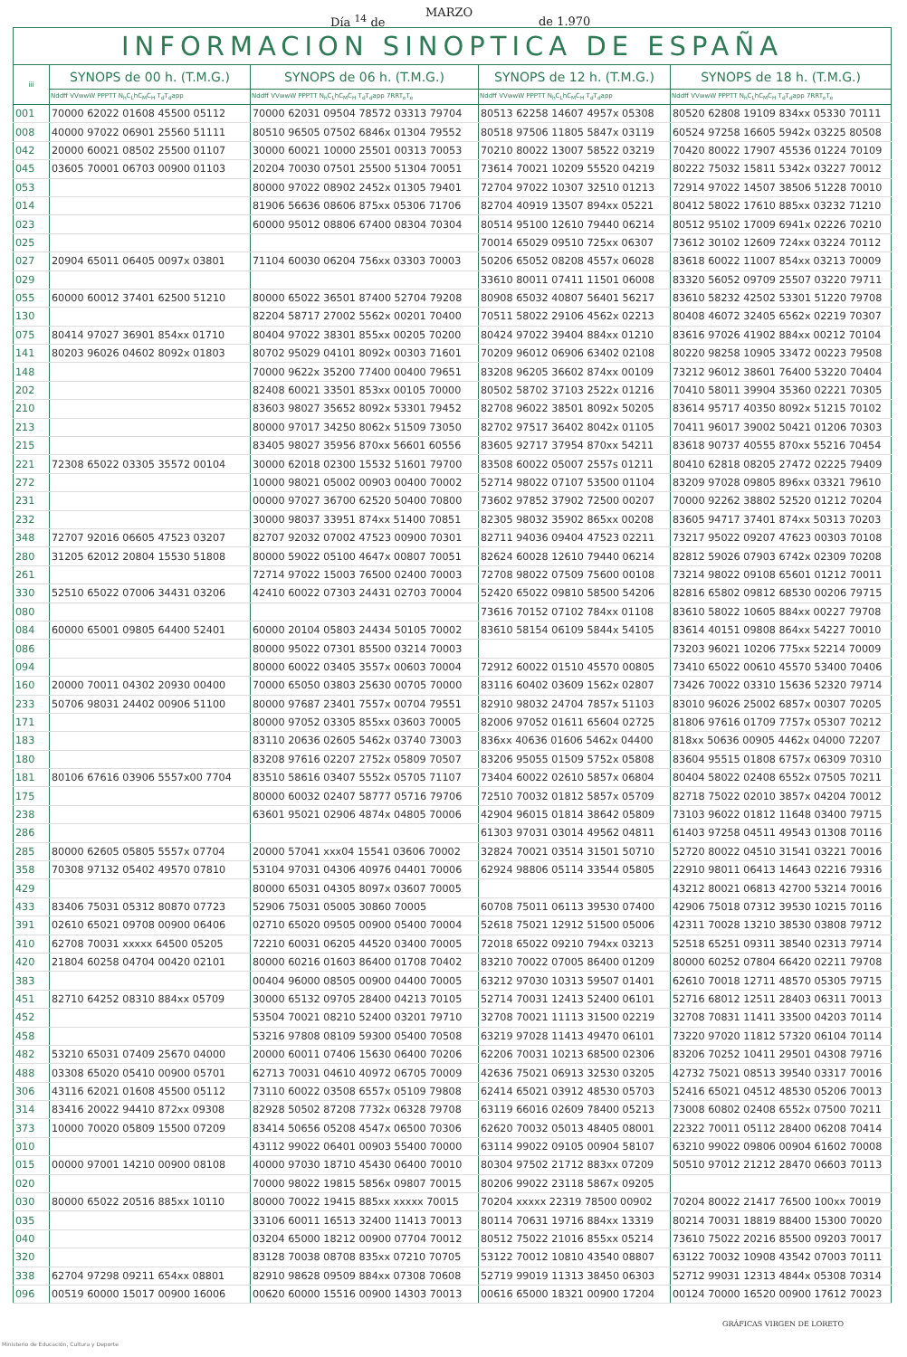Día <sup>14</sup> de
MARZO
de 1.970
| INFORMACION SINOPTICA DE ESPAÑA | | | | |
| --- | --- | --- | --- | --- |
| iii | SYNOPS de 00 h. (T.M.G.) | SYNOPS de 06 h. (T.M.G.) | SYNOPS de 12 h. (T.M.G.) | SYNOPS de 18 h. (T.M.G.) |
| | Nddff VVwwW PPPTT N<sub>h</sub>C<sub>L</sub>hC<sub>M</sub>C<sub>H</sub> T<sub>d</sub>T<sub>d</sub>app | Nddff VVwwW PPPTT N<sub>h</sub>C<sub>L</sub>hC<sub>M</sub>C<sub>H</sub> T<sub>d</sub>T<sub>d</sub>app 7RRT<sub>e</sub>T<sub>e</sub> | Nddff VVwwW PPPTT N<sub>h</sub>C<sub>L</sub>hC<sub>M</sub>C<sub>H</sub> T<sub>d</sub>T<sub>d</sub>app | Nddff VVwwW PPPTT N<sub>h</sub>C<sub>L</sub>hC<sub>M</sub>C<sub>H</sub> T<sub>d</sub>T<sub>d</sub>app 7RRT<sub>e</sub>T<sub>e</sub> |
| 001 | 70000 62022 01608 45500 05112 | 70000 62031 09504 78572 03313 79704 | 80513 62258 14607 4957x 05308 | 80520 62808 19109 834xx 05330 70111 |
| 008 | 40000 97022 06901 25560 51111 | 80510 96505 07502 6846x 01304 79552 | 80518 97506 11805 5847x 03119 | 60524 97258 16605 5942x 03225 80508 |
| 042 | 20000 60021 08502 25500 01107 | 30000 60021 10000 25501 00313 70053 | 70210 80022 13007 58522 03219 | 70420 80022 17907 45536 01224 70109 |
| 045 | 03605 70001 06703 00900 01103 | 20204 70030 07501 25500 51304 70051 | 73614 70021 10209 55520 04219 | 80222 75032 15811 5342x 03227 70012 |
| 053 | | 80000 97022 08902 2452x 01305 79401 | 72704 97022 10307 32510 01213 | 72914 97022 14507 38506 51228 70010 |
| 014 | | 81906 56636 08606 875xx 05306 71706 | 82704 40919 13507 894xx 05221 | 80412 58022 17610 885xx 03232 71210 |
| 023 | | 60000 95012 08806 67400 08304 70304 | 80514 95100 12610 79440 06214 | 80512 95102 17009 6941x 02226 70210 |
| 025 | | | 70014 65029 09510 725xx 06307 | 73612 30102 12609 724xx 03224 70112 |
| 027 | 20904 65011 06405 0097x 03801 | 71104 60030 06204 756xx 03303 70003 | 50206 65052 08208 4557x 06028 | 83618 60022 11007 854xx 03213 70009 |
| 029 | | | 33610 80011 07411 11501 06008 | 83320 56052 09709 25507 03220 79711 |
| 055 | 60000 60012 37401 62500 51210 | 80000 65022 36501 87400 52704 79208 | 80908 65032 40807 56401 56217 | 83610 58232 42502 53301 51220 79708 |
| 130 | | 82204 58717 27002 5562x 00201 70400 | 70511 58022 29106 4562x 02213 | 80408 46072 32405 6562x 02219 70307 |
| 075 | 80414 97027 36901 854xx 01710 | 80404 97022 38301 855xx 00205 70200 | 80424 97022 39404 884xx 01210 | 83616 97026 41902 884xx 00212 70104 |
| 141 | 80203 96026 04602 8092x 01803 | 80702 95029 04101 8092x 00303 71601 | 70209 96012 06906 63402 02108 | 80220 98258 10905 33472 00223 79508 |
| 148 | | 70000 9622x 35200 77400 00400 79651 | 83208 96205 36602 874xx 00109 | 73212 96012 38601 76400 53220 70404 |
| 202 | | 82408 60021 33501 853xx 00105 70000 | 80502 58702 37103 2522x 01216 | 70410 58011 39904 35360 02221 70305 |
| 210 | | 83603 98027 35652 8092x 53301 79452 | 82708 96022 38501 8092x 50205 | 83614 95717 40350 8092x 51215 70102 |
| 213 | | 80000 97017 34250 8062x 51509 73050 | 82702 97517 36402 8042x 01105 | 70411 96017 39002 50421 01206 70303 |
| 215 | | 83405 98027 35956 870xx 56601 60556 | 83605 92717 37954 870xx 54211 | 83618 90737 40555 870xx 55216 70454 |
| 221 | 72308 65022 03305 35572 00104 | 30000 62018 02300 15532 51601 79700 | 83508 60022 05007 2557s 01211 | 80410 62818 08205 27472 02225 79409 |
| 272 | | 10000 98021 05002 00903 00400 70002 | 52714 98022 07107 53500 01104 | 83209 97028 09805 896xx 03321 79610 |
| 231 | | 00000 97027 36700 62520 50400 70800 | 73602 97852 37902 72500 00207 | 70000 92262 38802 52520 01212 70204 |
| 232 | | 30000 98037 33951 874xx 51400 70851 | 82305 98032 35902 865xx 00208 | 83605 94717 37401 874xx 50313 70203 |
| 348 | 72707 92016 06605 47523 03207 | 82707 92032 07002 47523 00900 70301 | 82711 94036 09404 47523 02211 | 73217 95022 09207 47623 00303 70108 |
| 280 | 31205 62012 20804 15530 51808 | 80000 59022 05100 4647x 00807 70051 | 82624 60028 12610 79440 06214 | 82812 59026 07903 6742x 02309 70208 |
| 261 | | 72714 97022 15003 76500 02400 70003 | 72708 98022 07509 75600 00108 | 73214 98022 09108 65601 01212 70011 |
| 330 | 52510 65022 07006 34431 03206 | 42410 60022 07303 24431 02703 70004 | 52420 65022 09810 58500 54206 | 82816 65802 09812 68530 00206 79715 |
| 080 | | | 73616 70152 07102 784xx 01108 | 83610 58022 10605 884xx 00227 79708 |
| 084 | 60000 65001 09805 64400 52401 | 60000 20104 05803 24434 50105 70002 | 83610 58154 06109 5844x 54105 | 83614 40151 09808 864xx 54227 70010 |
| 086 | | 80000 95022 07301 85500 03214 70003 | | 73203 96021 10206 775xx 52214 70009 |
| 094 | | 80000 60022 03405 3557x 00603 70004 | 72912 60022 01510 45570 00805 | 73410 65022 00610 45570 53400 70406 |
| 160 | 20000 70011 04302 20930 00400 | 70000 65050 03803 25630 00705 70000 | 83116 60402 03609 1562x 02807 | 73426 70022 03310 15636 52320 79714 |
| 233 | 50706 98031 24402 00906 51100 | 80000 97687 23401 7557x 00704 79551 | 82910 98032 24704 7857x 51103 | 83010 96026 25002 6857x 00307 70205 |
| 171 | | 80000 97052 03305 855xx 03603 70005 | 82006 97052 01611 65604 02725 | 81806 97616 01709 7757x 05307 70212 |
| 183 | | 83110 20636 02605 5462x 03740 73003 | 836xx 40636 01606 5462x 04400 | 818xx 50636 00905 4462x 04000 72207 |
| 180 | | 83208 97616 02207 2752x 05809 70507 | 83206 95055 01509 5752x 05808 | 83604 95515 01808 6757x 06309 70310 |
| 181 | 80106 67616 03906 5557x00 7704 | 83510 58616 03407 5552x 05705 71107 | 73404 60022 02610 5857x 06804 | 80404 58022 02408 6552x 07505 70211 |
| 175 | | 80000 60032 02407 58777 05716 79706 | 72510 70032 01812 5857x 05709 | 82718 75022 02010 3857x 04204 70012 |
| 238 | | 63601 95021 02906 4874x 04805 70006 | 42904 96015 01814 38642 05809 | 73103 96022 01812 11648 03400 79715 |
| 286 | | | 61303 97031 03014 49562 04811 | 61403 97258 04511 49543 01308 70116 |
| 285 | 80000 62605 05805 5557x 07704 | 20000 57041 xxx04 15541 03606 70002 | 32824 70021 03514 31501 50710 | 52720 80022 04510 31541 03221 70016 |
| 358 | 70308 97132 05402 49570 07810 | 53104 97031 04306 40976 04401 70006 | 62924 98806 05114 33544 05805 | 22910 98011 06413 14643 02216 79316 |
| 429 | | 80000 65031 04305 8097x 03607 70005 | | 43212 80021 06813 42700 53214 70016 |
| 433 | 83406 75031 05312 80870 07723 | 52906 75031 05005 30860 70005 | 60708 75011 06113 39530 07400 | 42906 75018 07312 39530 10215 70116 |
| 391 | 02610 65021 09708 00900 06406 | 02710 65020 09505 00900 05400 70004 | 52618 75021 12912 51500 05006 | 42311 70028 13210 38530 03808 79712 |
| 410 | 62708 70031 xxxxx 64500 05205 | 72210 60031 06205 44520 03400 70005 | 72018 65022 09210 794xx 03213 | 52518 65251 09311 38540 02313 79714 |
| 420 | 21804 60258 04704 00420 02101 | 80000 60216 01603 86400 01708 70402 | 83210 70022 07005 86400 01209 | 80000 60252 07804 66420 02211 79708 |
| 383 | | 00404 96000 08505 00900 04400 70005 | 63212 97030 10313 59507 01401 | 62610 70018 12711 48570 05305 79715 |
| 451 | 82710 64252 08310 884xx 05709 | 30000 65132 09705 28400 04213 70105 | 52714 70031 12413 52400 06101 | 52716 68012 12511 28403 06311 70013 |
| 452 | | 53504 70021 08210 52400 03201 79710 | 32708 70021 11113 31500 02219 | 32708 70831 11411 33500 04203 70114 |
| 458 | | 53216 97808 08109 59300 05400 70508 | 63219 97028 11413 49470 06101 | 73220 97020 11812 57320 06104 70114 |
| 482 | 53210 65031 07409 25670 04000 | 20000 60011 07406 15630 06400 70206 | 62206 70031 10213 68500 02306 | 83206 70252 10411 29501 04308 79716 |
| 488 | 03308 65020 05410 00900 05701 | 62713 70031 04610 40972 06705 70009 | 42636 75021 06913 32530 03205 | 42732 75021 08513 39540 03317 70016 |
| 306 | 43116 62021 01608 45500 05112 | 73110 60022 03508 6557x 05109 79808 | 62414 65021 03912 48530 05703 | 52416 65021 04512 48530 05206 70013 |
| 314 | 83416 20022 94410 872xx 09308 | 82928 50502 87208 7732x 06328 79708 | 63119 66016 02609 78400 05213 | 73008 60802 02408 6552x 07500 70211 |
| 373 | 10000 70020 05809 15500 07209 | 83414 50656 05208 4547x 06500 70306 | 62620 70032 05013 48405 08001 | 22322 70011 05112 28400 06208 70414 |
| 010 | | 43112 99022 06401 00903 55400 70000 | 63114 99022 09105 00904 58107 | 63210 99022 09806 00904 61602 70008 |
| 015 | 00000 97001 14210 00900 08108 | 40000 97030 18710 45430 06400 70010 | 80304 97502 21712 883xx 07209 | 50510 97012 21212 28470 06603 70113 |
| 020 | | 70000 98022 19815 5856x 09807 70015 | 80206 99022 23118 5867x 09205 | |
| 030 | 80000 65022 20516 885xx 10110 | 80000 70022 19415 885xx xxxxx 70015 | 70204 xxxxx 22319 78500 00902 | 70204 80022 21417 76500 100xx 70019 |
| 035 | | 33106 60011 16513 32400 11413 70013 | 80114 70631 19716 884xx 13319 | 80214 70031 18819 88400 15300 70020 |
| 040 | | 03204 65000 18212 00900 07704 70012 | 80512 75022 21016 855xx 05214 | 73610 75022 20216 85500 09203 70017 |
| 320 | | 83128 70038 08708 835xx 07210 70705 | 53122 70012 10810 43540 08807 | 63122 70032 10908 43542 07003 70111 |
| 338 | 62704 97298 09211 654xx 08801 | 82910 98628 09509 884xx 07308 70608 | 52719 99019 11313 38450 06303 | 52712 99031 12313 4844x 05308 70314 |
| 096 | 00519 60000 15017 00900 16006 | 00620 60000 15516 00900 14303 70013 | 00616 65000 18321 00900 17204 | 00124 70000 16520 00900 17612 70023 |
GRÁFICAS VIRGEN DE LORETO
Ministerio de Educación, Cultura y Deporte